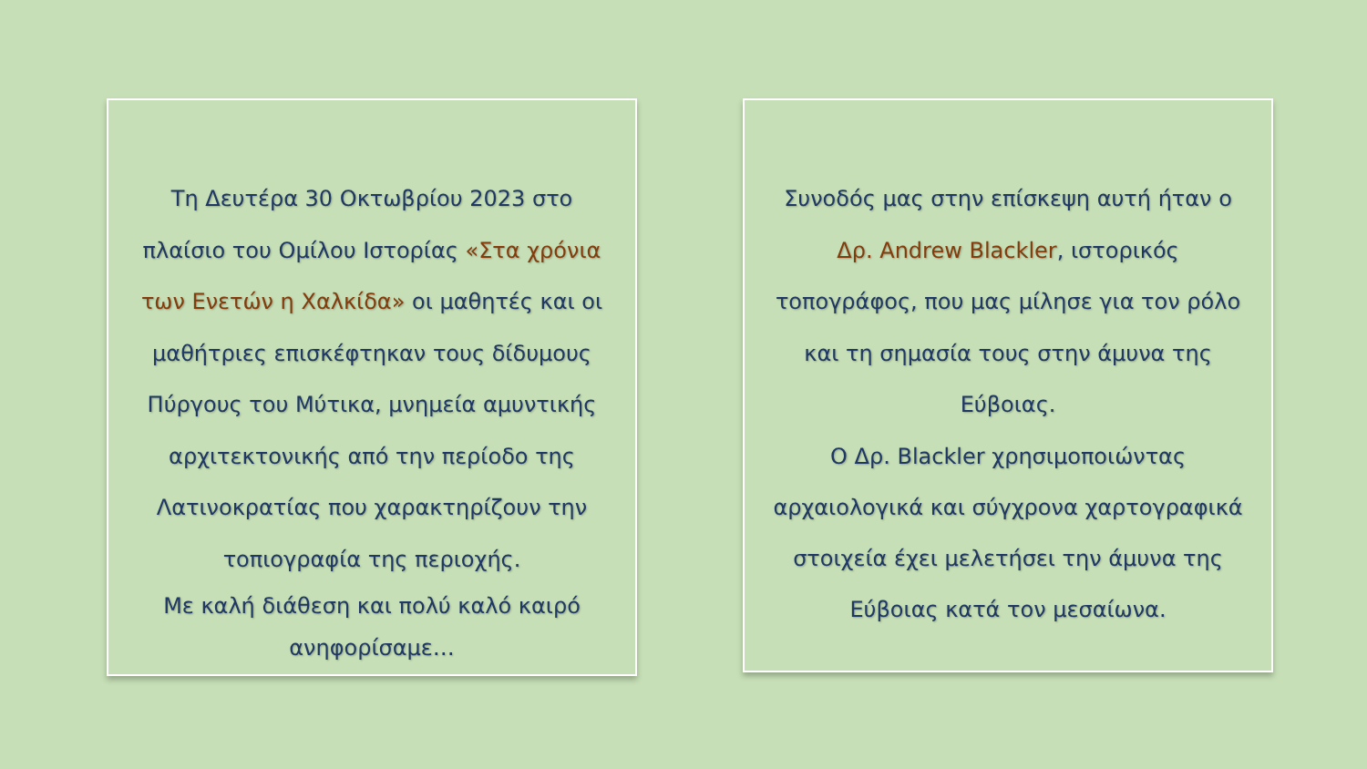Τη Δευτέρα 30 Οκτωβρίου 2023 στο πλαίσιο του Ομίλου Ιστορίας «Στα χρόνια των Ενετών η Χαλκίδα» οι μαθητές και οι μαθήτριες επισκέφτηκαν τους δίδυμους Πύργους του Μύτικα, μνημεία αμυντικής αρχιτεκτονικής από την περίοδο της Λατινοκρατίας που χαρακτηρίζουν την τοπιογραφία της περιοχής.
Με καλή διάθεση και πολύ καλό καιρό ανηφορίσαμε…
Συνοδός μας στην επίσκεψη αυτή ήταν ο Δρ. Andrew Blackler, ιστορικός τοπογράφος, που μας μίλησε για τον ρόλο και τη σημασία τους στην άμυνα της Εύβοιας.
Ο Δρ. Blackler χρησιμοποιώντας αρχαιολογικά και σύγχρονα χαρτογραφικά στοιχεία έχει μελετήσει την άμυνα της Εύβοιας κατά τον μεσαίωνα.